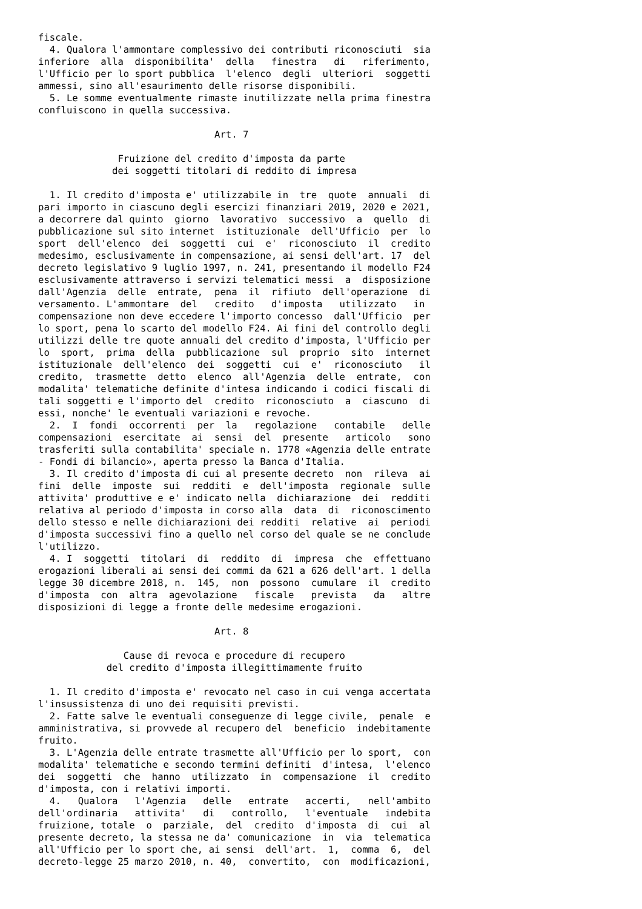fiscale.
  4. Qualora l'ammontare complessivo dei contributi riconosciuti  sia
inferiore  alla  disponibilita'  della   finestra   di   riferimento,
l'Ufficio per lo sport pubblica  l'elenco  degli  ulteriori  soggetti
ammessi, sino all'esaurimento delle risorse disponibili.
  5. Le somme eventualmente rimaste inutilizzate nella prima finestra
confluiscono in quella successiva.

                               Art. 7

              Fruizione del credito d'imposta da parte
             dei soggetti titolari di reddito di impresa

  1. Il credito d'imposta e' utilizzabile in  tre  quote  annuali  di
pari importo in ciascuno degli esercizi finanziari 2019, 2020 e 2021,
a decorrere dal quinto  giorno  lavorativo  successivo  a  quello  di
pubblicazione sul sito internet  istituzionale  dell'Ufficio  per  lo
sport  dell'elenco  dei  soggetti  cui  e'  riconosciuto  il  credito
medesimo, esclusivamente in compensazione, ai sensi dell'art. 17  del
decreto legislativo 9 luglio 1997, n. 241, presentando il modello F24
esclusivamente attraverso i servizi telematici messi  a  disposizione
dall'Agenzia  delle  entrate,  pena  il  rifiuto  dell'operazione  di
versamento. L'ammontare  del   credito   d'imposta   utilizzato   in
compensazione non deve eccedere l'importo concesso  dall'Ufficio  per
lo sport, pena lo scarto del modello F24. Ai fini del controllo degli
utilizzi delle tre quote annuali del credito d'imposta, l'Ufficio per
lo  sport,  prima  della  pubblicazione  sul  proprio  sito  internet
istituzionale  dell'elenco  dei  soggetti  cui  e'  riconosciuto   il
credito,  trasmette  detto  elenco  all'Agenzia  delle  entrate,  con
modalita' telematiche definite d'intesa indicando i codici fiscali di
tali soggetti e l'importo del  credito  riconosciuto  a  ciascuno  di
essi, nonche' le eventuali variazioni e revoche.
  2.  I  fondi  occorrenti  per  la   regolazione   contabile   delle
compensazioni  esercitate  ai  sensi  del  presente   articolo   sono
trasferiti sulla contabilita' speciale n. 1778 «Agenzia delle entrate
- Fondi di bilancio», aperta presso la Banca d'Italia.
  3. Il credito d'imposta di cui al presente decreto  non  rileva  ai
fini  delle  imposte  sui  redditi  e  dell'imposta  regionale  sulle
attivita' produttive e e' indicato nella  dichiarazione  dei  redditi
relativa al periodo d'imposta in corso alla  data  di  riconoscimento
dello stesso e nelle dichiarazioni dei redditi  relative  ai  periodi
d'imposta successivi fino a quello nel corso del quale se ne conclude
l'utilizzo.
  4. I  soggetti  titolari  di  reddito  di  impresa  che  effettuano
erogazioni liberali ai sensi dei commi da 621 a 626 dell'art. 1 della
legge 30 dicembre 2018, n.  145,  non  possono  cumulare  il  credito
d'imposta  con  altra  agevolazione   fiscale   prevista   da   altre
disposizioni di legge a fronte delle medesime erogazioni.

                               Art. 8

               Cause di revoca e procedure di recupero
            del credito d'imposta illegittimamente fruito

  1. Il credito d'imposta e' revocato nel caso in cui venga accertata
l'insussistenza di uno dei requisiti previsti.
  2. Fatte salve le eventuali conseguenze di legge civile,  penale  e
amministrativa, si provvede al recupero del  beneficio  indebitamente
fruito.
  3. L'Agenzia delle entrate trasmette all'Ufficio per lo sport,  con
modalita' telematiche e secondo termini definiti  d'intesa,  l'elenco
dei  soggetti  che  hanno  utilizzato  in  compensazione  il  credito
d'imposta, con i relativi importi.
  4.   Qualora   l'Agenzia   delle   entrate   accerti,   nell'ambito
dell'ordinaria   attivita'   di   controllo,   l'eventuale   indebita
fruizione, totale  o  parziale,  del  credito  d'imposta  di  cui  al
presente decreto, la stessa ne da' comunicazione  in  via  telematica
all'Ufficio per lo sport che, ai sensi  dell'art.  1,  comma  6,  del
decreto-legge 25 marzo 2010, n. 40,  convertito,  con  modificazioni,